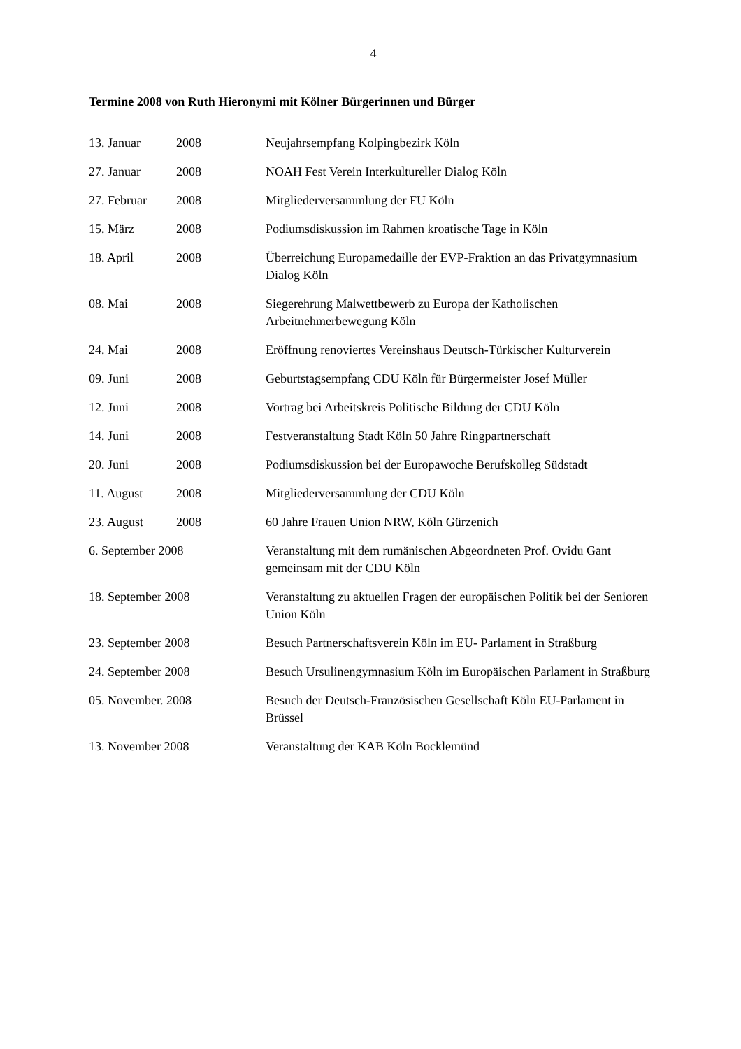4
Termine 2008 von Ruth Hieronymi mit Kölner Bürgerinnen und Bürger
| 13. Januar | 2008 | Neujahrsempfang Kolpingbezirk Köln |
| 27. Januar | 2008 | NOAH Fest Verein Interkultureller Dialog Köln |
| 27. Februar | 2008 | Mitgliederversammlung der FU Köln |
| 15. März | 2008 | Podiumsdiskussion im Rahmen kroatische Tage in Köln |
| 18. April | 2008 | Überreichung Europamedaille der EVP-Fraktion an das Privatgymnasium Dialog Köln |
| 08. Mai | 2008 | Siegerehrung Malwettbewerb zu Europa der Katholischen Arbeitnehmerbewegung Köln |
| 24. Mai | 2008 | Eröffnung renoviertes Vereinshaus Deutsch-Türkischer Kulturverein |
| 09. Juni | 2008 | Geburtstagsempfang CDU Köln für Bürgermeister Josef Müller |
| 12. Juni | 2008 | Vortrag bei Arbeitskreis Politische Bildung der CDU Köln |
| 14. Juni | 2008 | Festveranstaltung Stadt Köln 50 Jahre Ringpartnerschaft |
| 20. Juni | 2008 | Podiumsdiskussion bei der Europawoche Berufskolleg Südstadt |
| 11. August | 2008 | Mitgliederversammlung der CDU Köln |
| 23. August | 2008 | 60 Jahre Frauen Union NRW, Köln Gürzenich |
| 6. September 2008 | | Veranstaltung mit dem rumänischen Abgeordneten Prof. Ovidu Gant gemeinsam mit der CDU Köln |
| 18. September 2008 | | Veranstaltung zu aktuellen Fragen der europäischen Politik bei der Senioren Union Köln |
| 23. September 2008 | | Besuch Partnerschaftsverein Köln im EU- Parlament in Straßburg |
| 24. September 2008 | | Besuch Ursulinengymnasium Köln im Europäischen Parlament in Straßburg |
| 05. November. 2008 | | Besuch der Deutsch-Französischen Gesellschaft Köln EU-Parlament in Brüssel |
| 13. November 2008 | | Veranstaltung der KAB Köln Bocklemünd |